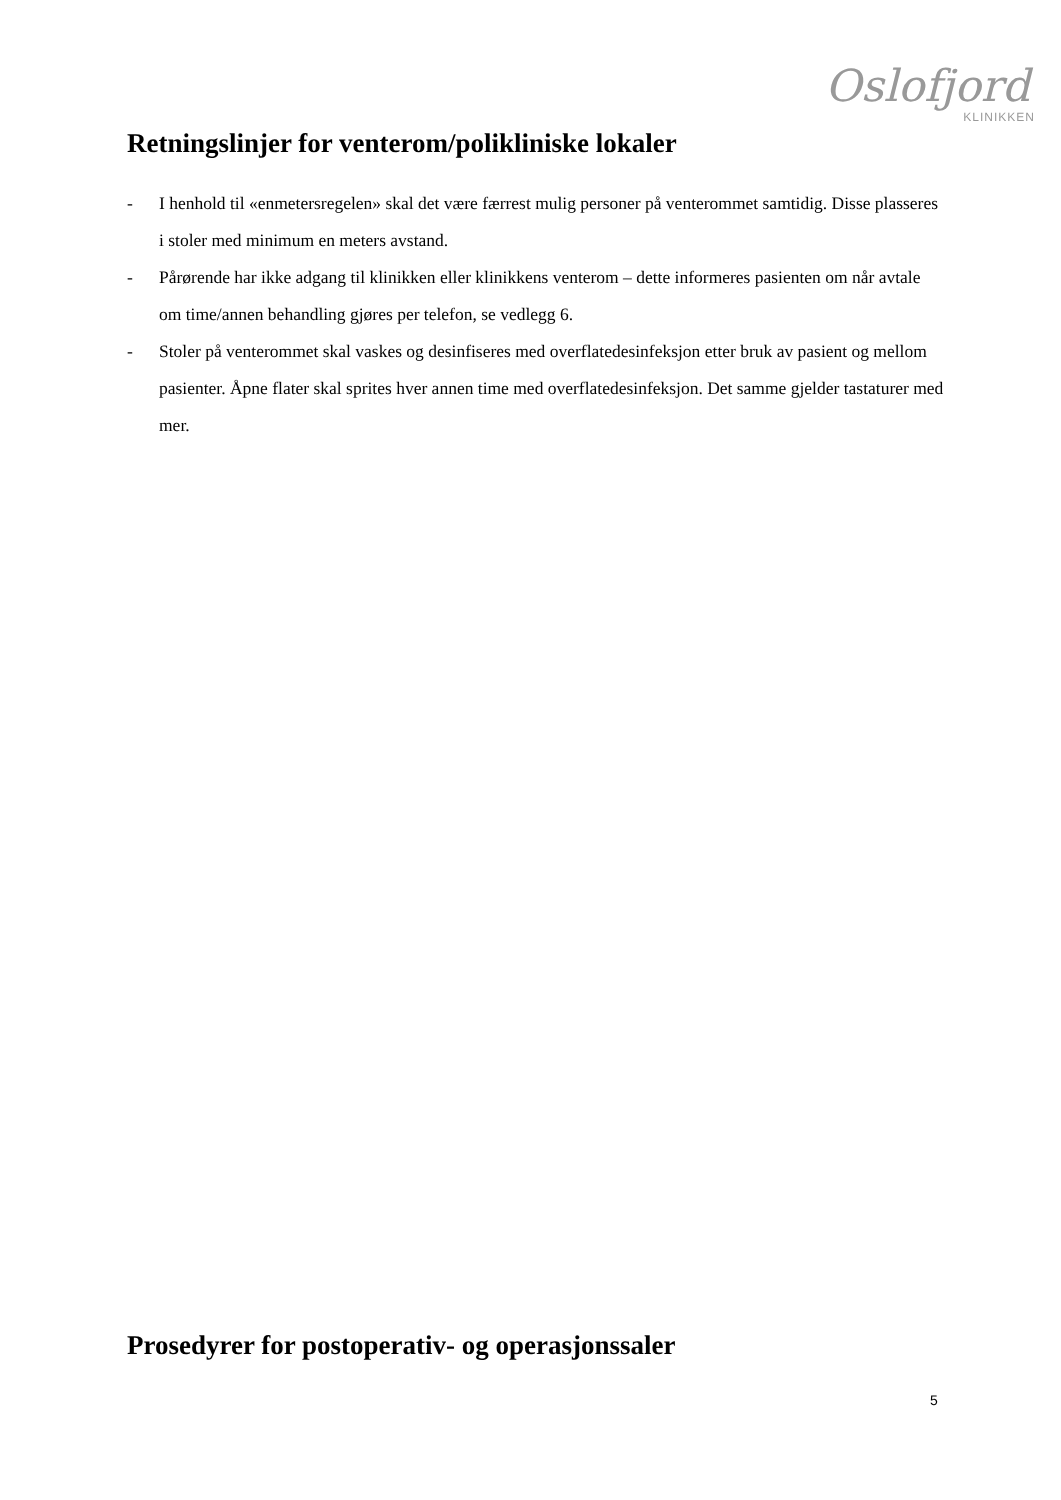Oslofjord
KLINIKKEN
Retningslinjer for venterom/polikliniske lokaler
- I henhold til «enmetersregelen» skal det være færrest mulig personer på venterommet samtidig. Disse plasseres i stoler med minimum en meters avstand.
- Pårørende har ikke adgang til klinikken eller klinikkens venterom – dette informeres pasienten om når avtale om time/annen behandling gjøres per telefon, se vedlegg 6.
- Stoler på venterommet skal vaskes og desinfiseres med overflatedesinfeksjon etter bruk av pasient og mellom pasienter. Åpne flater skal sprites hver annen time med overflatedesinfeksjon. Det samme gjelder tastaturer med mer.
Prosedyrer for postoperativ- og operasjonssaler
5